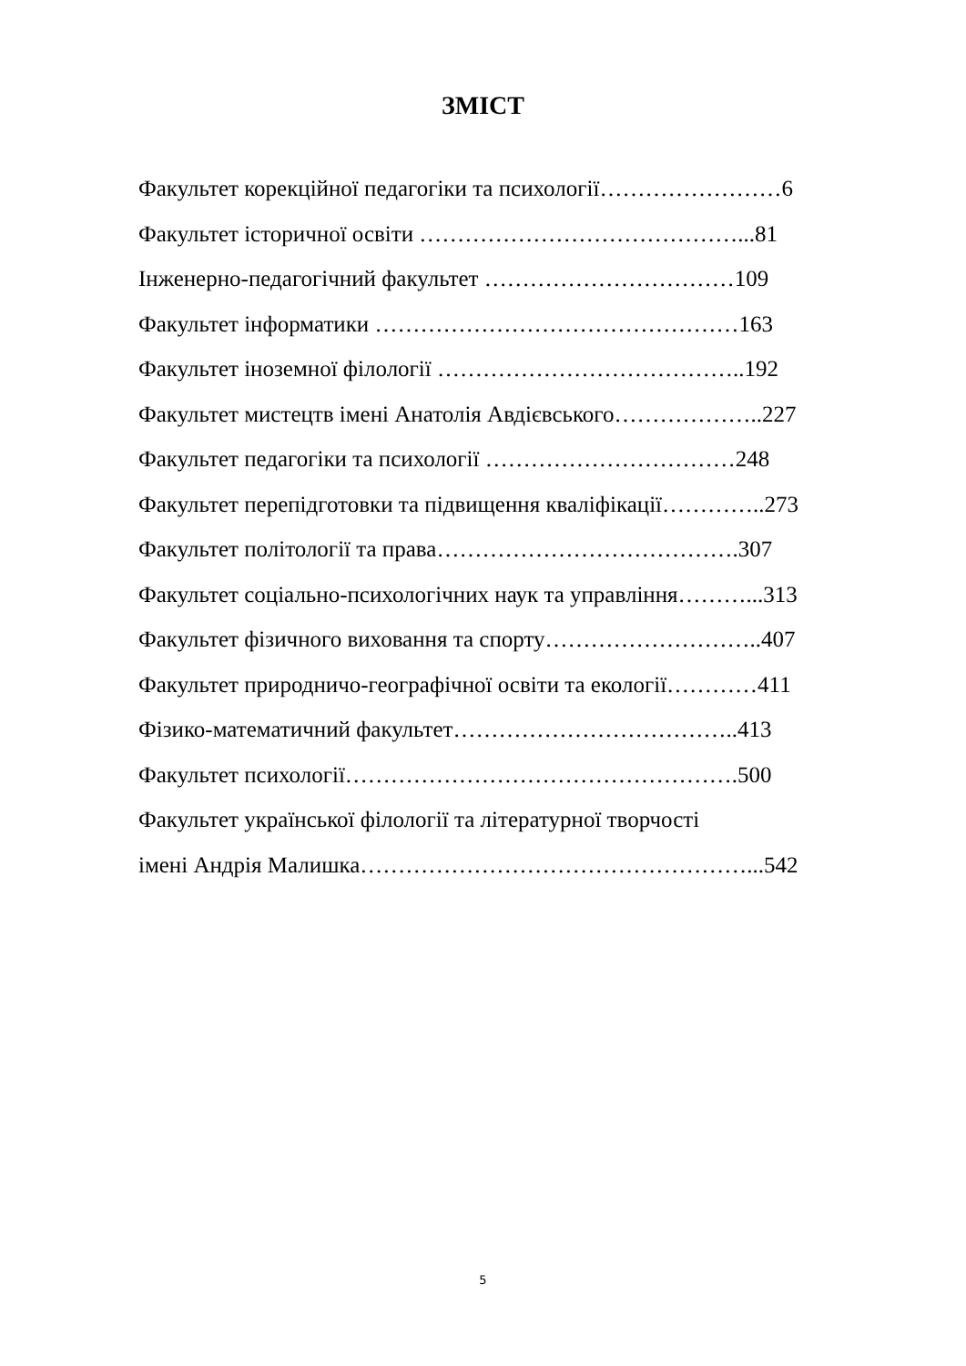ЗМІСТ
Факультет корекційної педагогіки та психології……………………6
Факультет історичної освіти ……………………………………...81
Інженерно-педагогічний факультет ……………………………109
Факультет інформатики …………………………………………163
Факультет іноземної філології …………………………………..192
Факультет мистецтв імені Анатолія Авдієвського………………..227
Факультет педагогіки та психології ……………………………248
Факультет перепідготовки та підвищення кваліфікації…………..273
Факультет політології та права………………………………….307
Факультет соціально-психологічних наук та управління………...313
Факультет фізичного виховання та спорту………………………..407
Факультет природничо-географічної освіти та екології…………411
Фізико-математичний факультет………………………………..413
Факультет психології…………………………………………….500
Факультет української філології та літературної творчості
імені Андрія Малишка……………………………………………...542
5